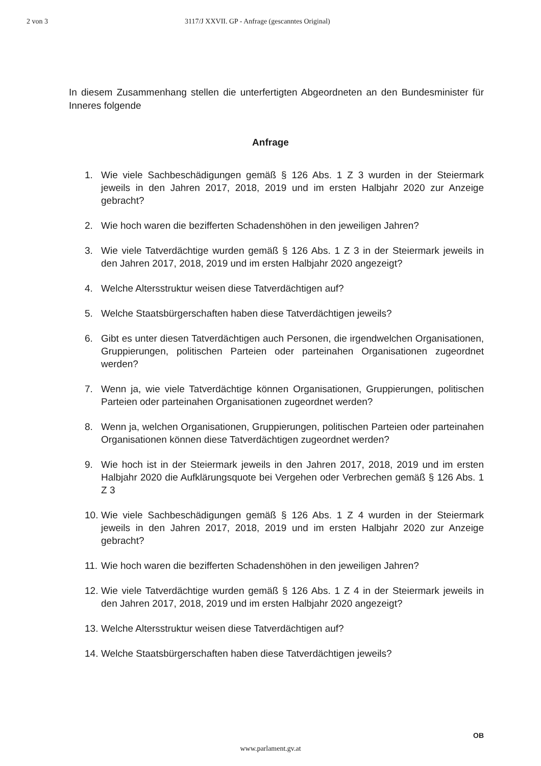2 von 3 3117/J XXVII. GP - Anfrage (gescanntes Original)
In diesem Zusammenhang stellen die unterfertigten Abgeordneten an den Bundesminister für Inneres folgende
Anfrage
1. Wie viele Sachbeschädigungen gemäß § 126 Abs. 1 Z 3 wurden in der Steiermark jeweils in den Jahren 2017, 2018, 2019 und im ersten Halbjahr 2020 zur Anzeige gebracht?
2. Wie hoch waren die bezifferten Schadenshöhen in den jeweiligen Jahren?
3. Wie viele Tatverdächtige wurden gemäß § 126 Abs. 1 Z 3 in der Steiermark jeweils in den Jahren 2017, 2018, 2019 und im ersten Halbjahr 2020 angezeigt?
4. Welche Altersstruktur weisen diese Tatverdächtigen auf?
5. Welche Staatsbürgerschaften haben diese Tatverdächtigen jeweils?
6. Gibt es unter diesen Tatverdächtigen auch Personen, die irgendwelchen Organisationen, Gruppierungen, politischen Parteien oder parteinahen Organisationen zugeordnet werden?
7. Wenn ja, wie viele Tatverdächtige können Organisationen, Gruppierungen, politischen Parteien oder parteinahen Organisationen zugeordnet werden?
8. Wenn ja, welchen Organisationen, Gruppierungen, politischen Parteien oder parteinahen Organisationen können diese Tatverdächtigen zugeordnet werden?
9. Wie hoch ist in der Steiermark jeweils in den Jahren 2017, 2018, 2019 und im ersten Halbjahr 2020 die Aufklärungsquote bei Vergehen oder Verbrechen gemäß § 126 Abs. 1 Z 3
10. Wie viele Sachbeschädigungen gemäß § 126 Abs. 1 Z 4 wurden in der Steiermark jeweils in den Jahren 2017, 2018, 2019 und im ersten Halbjahr 2020 zur Anzeige gebracht?
11. Wie hoch waren die bezifferten Schadenshöhen in den jeweiligen Jahren?
12. Wie viele Tatverdächtige wurden gemäß § 126 Abs. 1 Z 4 in der Steiermark jeweils in den Jahren 2017, 2018, 2019 und im ersten Halbjahr 2020 angezeigt?
13. Welche Altersstruktur weisen diese Tatverdächtigen auf?
14. Welche Staatsbürgerschaften haben diese Tatverdächtigen jeweils?
OB
www.parlament.gv.at